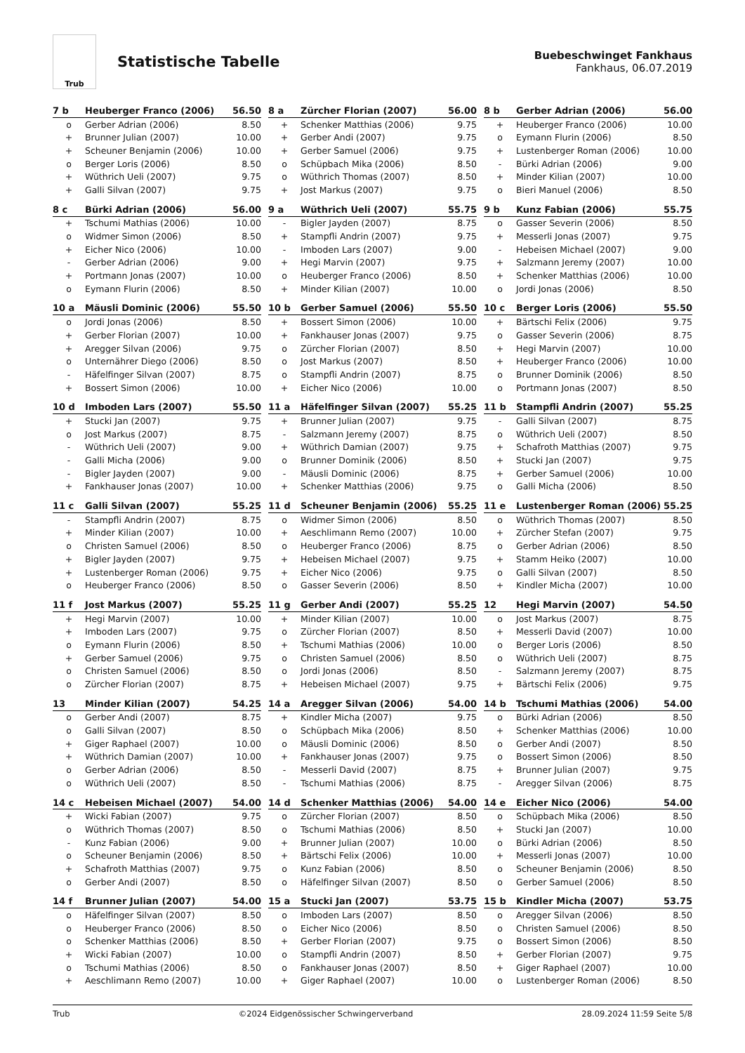Trub
Statistische Tabelle
Buebeschwinget Fankhaus
Fankhaus, 06.07.2019
| 7 b | Heuberger Franco (2006) | 56.50 |
| --- | --- | --- |
| o | Gerber Adrian (2006) | 8.50 |
| + | Brunner Julian (2007) | 10.00 |
| + | Scheuner Benjamin (2006) | 10.00 |
| o | Berger Loris (2006) | 8.50 |
| + | Wüthrich Ueli (2007) | 9.75 |
| + | Galli Silvan (2007) | 9.75 |
| 8 a | Zürcher Florian (2007) | 56.00 |
| --- | --- | --- |
| + | Schenker Matthias (2006) | 9.75 |
| + | Gerber Andi (2007) | 9.75 |
| + | Gerber Samuel (2006) | 9.75 |
| o | Schüpbach Mika (2006) | 8.50 |
| o | Wüthrich Thomas (2007) | 8.50 |
| + | Jost Markus (2007) | 9.75 |
| 8 b | Gerber Adrian (2006) | 56.00 |
| --- | --- | --- |
| + | Heuberger Franco (2006) | 10.00 |
| o | Eymann Flurin (2006) | 8.50 |
| + | Lustenberger Roman (2006) | 10.00 |
| - | Bürki Adrian (2006) | 9.00 |
| + | Minder Kilian (2007) | 10.00 |
| o | Bieri Manuel (2006) | 8.50 |
| 8 c | Bürki Adrian (2006) | 56.00 |
| --- | --- | --- |
| + | Tschumi Mathias (2006) | 10.00 |
| o | Widmer Simon (2006) | 8.50 |
| + | Eicher Nico (2006) | 10.00 |
| - | Gerber Adrian (2006) | 9.00 |
| + | Portmann Jonas (2007) | 10.00 |
| o | Eymann Flurin (2006) | 8.50 |
| 9 a | Wüthrich Ueli (2007) | 55.75 |
| --- | --- | --- |
| - | Bigler Jayden (2007) | 8.75 |
| + | Stampfli Andrin (2007) | 9.75 |
| - | Imboden Lars (2007) | 9.00 |
| + | Hegi Marvin (2007) | 9.75 |
| o | Heuberger Franco (2006) | 8.50 |
| + | Minder Kilian (2007) | 10.00 |
| 9 b | Kunz Fabian (2006) | 55.75 |
| --- | --- | --- |
| o | Gasser Severin (2006) | 8.50 |
| + | Messerli Jonas (2007) | 9.75 |
| - | Hebeisen Michael (2007) | 9.00 |
| + | Salzmann Jeremy (2007) | 10.00 |
| + | Schenker Matthias (2006) | 10.00 |
| o | Jordi Jonas (2006) | 8.50 |
| 10 a | Mäusli Dominic (2006) | 55.50 |
| --- | --- | --- |
| o | Jordi Jonas (2006) | 8.50 |
| + | Gerber Florian (2007) | 10.00 |
| + | Aregger Silvan (2006) | 9.75 |
| o | Unternährer Diego (2006) | 8.50 |
| - | Häfelfinger Silvan (2007) | 8.75 |
| + | Bossert Simon (2006) | 10.00 |
| 10 b | Gerber Samuel (2006) | 55.50 |
| --- | --- | --- |
| + | Bossert Simon (2006) | 10.00 |
| + | Fankhauser Jonas (2007) | 9.75 |
| o | Zürcher Florian (2007) | 8.50 |
| o | Jost Markus (2007) | 8.50 |
| o | Stampfli Andrin (2007) | 8.75 |
| + | Eicher Nico (2006) | 10.00 |
| 10 c | Berger Loris (2006) | 55.50 |
| --- | --- | --- |
| + | Bärtschi Felix (2006) | 9.75 |
| o | Gasser Severin (2006) | 8.75 |
| + | Hegi Marvin (2007) | 10.00 |
| + | Heuberger Franco (2006) | 10.00 |
| o | Brunner Dominik (2006) | 8.50 |
| o | Portmann Jonas (2007) | 8.50 |
| 10 d | Imboden Lars (2007) | 55.50 |
| --- | --- | --- |
| + | Stucki Jan (2007) | 9.75 |
| o | Jost Markus (2007) | 8.75 |
| - | Wüthrich Ueli (2007) | 9.00 |
| - | Galli Micha (2006) | 9.00 |
| - | Bigler Jayden (2007) | 9.00 |
| + | Fankhauser Jonas (2007) | 10.00 |
| 11 a | Häfelfinger Silvan (2007) | 55.25 |
| --- | --- | --- |
| + | Brunner Julian (2007) | 9.75 |
| - | Salzmann Jeremy (2007) | 8.75 |
| + | Wüthrich Damian (2007) | 9.75 |
| o | Brunner Dominik (2006) | 8.50 |
| - | Mäusli Dominic (2006) | 8.75 |
| + | Schenker Matthias (2006) | 9.75 |
| 11 b | Stampfli Andrin (2007) | 55.25 |
| --- | --- | --- |
| - | Galli Silvan (2007) | 8.75 |
| o | Wüthrich Ueli (2007) | 8.50 |
| + | Schafroth Matthias (2007) | 9.75 |
| + | Stucki Jan (2007) | 9.75 |
| + | Gerber Samuel (2006) | 10.00 |
| o | Galli Micha (2006) | 8.50 |
| 11 c | Galli Silvan (2007) | 55.25 |
| --- | --- | --- |
| - | Stampfli Andrin (2007) | 8.75 |
| + | Minder Kilian (2007) | 10.00 |
| o | Christen Samuel (2006) | 8.50 |
| + | Bigler Jayden (2007) | 9.75 |
| + | Lustenberger Roman (2006) | 9.75 |
| o | Heuberger Franco (2006) | 8.50 |
| 11 d | Scheuner Benjamin (2006) | 55.25 |
| --- | --- | --- |
| o | Widmer Simon (2006) | 8.50 |
| + | Aeschlimann Remo (2007) | 10.00 |
| o | Heuberger Franco (2006) | 8.75 |
| + | Hebeisen Michael (2007) | 9.75 |
| + | Eicher Nico (2006) | 9.75 |
| o | Gasser Severin (2006) | 8.50 |
| 11 e | Lustenberger Roman (2006) | 55.25 |
| --- | --- | --- |
| o | Wüthrich Thomas (2007) | 8.50 |
| + | Zürcher Stefan (2007) | 9.75 |
| o | Gerber Adrian (2006) | 8.50 |
| + | Stamm Heiko (2007) | 10.00 |
| o | Galli Silvan (2007) | 8.50 |
| + | Kindler Micha (2007) | 10.00 |
| 11 f | Jost Markus (2007) | 55.25 |
| --- | --- | --- |
| + | Hegi Marvin (2007) | 10.00 |
| + | Imboden Lars (2007) | 9.75 |
| o | Eymann Flurin (2006) | 8.50 |
| + | Gerber Samuel (2006) | 9.75 |
| o | Christen Samuel (2006) | 8.50 |
| o | Zürcher Florian (2007) | 8.75 |
| 11 g | Gerber Andi (2007) | 55.25 |
| --- | --- | --- |
| + | Minder Kilian (2007) | 10.00 |
| o | Zürcher Florian (2007) | 8.50 |
| + | Tschumi Mathias (2006) | 10.00 |
| o | Christen Samuel (2006) | 8.50 |
| o | Jordi Jonas (2006) | 8.50 |
| + | Hebeisen Michael (2007) | 9.75 |
| 12 | Hegi Marvin (2007) | 54.50 |
| --- | --- | --- |
| o | Jost Markus (2007) | 8.75 |
| + | Messerli David (2007) | 10.00 |
| o | Berger Loris (2006) | 8.50 |
| o | Wüthrich Ueli (2007) | 8.75 |
| - | Salzmann Jeremy (2007) | 8.75 |
| + | Bärtschi Felix (2006) | 9.75 |
| 13 | Minder Kilian (2007) | 54.25 |
| --- | --- | --- |
| o | Gerber Andi (2007) | 8.75 |
| o | Galli Silvan (2007) | 8.50 |
| + | Giger Raphael (2007) | 10.00 |
| + | Wüthrich Damian (2007) | 10.00 |
| o | Gerber Adrian (2006) | 8.50 |
| o | Wüthrich Ueli (2007) | 8.50 |
| 14 a | Aregger Silvan (2006) | 54.00 |
| --- | --- | --- |
| + | Kindler Micha (2007) | 9.75 |
| o | Schüpbach Mika (2006) | 8.50 |
| o | Mäusli Dominic (2006) | 8.50 |
| + | Fankhauser Jonas (2007) | 9.75 |
| - | Messerli David (2007) | 8.75 |
| - | Tschumi Mathias (2006) | 8.75 |
| 14 b | Tschumi Mathias (2006) | 54.00 |
| --- | --- | --- |
| o | Bürki Adrian (2006) | 8.50 |
| + | Schenker Matthias (2006) | 10.00 |
| o | Gerber Andi (2007) | 8.50 |
| o | Bossert Simon (2006) | 8.50 |
| + | Brunner Julian (2007) | 9.75 |
| - | Aregger Silvan (2006) | 8.75 |
| 14 c | Hebeisen Michael (2007) | 54.00 |
| --- | --- | --- |
| + | Wicki Fabian (2007) | 9.75 |
| o | Wüthrich Thomas (2007) | 8.50 |
| - | Kunz Fabian (2006) | 9.00 |
| o | Scheuner Benjamin (2006) | 8.50 |
| + | Schafroth Matthias (2007) | 9.75 |
| o | Gerber Andi (2007) | 8.50 |
| 14 d | Schenker Matthias (2006) | 54.00 |
| --- | --- | --- |
| o | Zürcher Florian (2007) | 8.50 |
| o | Tschumi Mathias (2006) | 8.50 |
| + | Brunner Julian (2007) | 10.00 |
| + | Bärtschi Felix (2006) | 10.00 |
| o | Kunz Fabian (2006) | 8.50 |
| o | Häfelfinger Silvan (2007) | 8.50 |
| 14 e | Eicher Nico (2006) | 54.00 |
| --- | --- | --- |
| o | Schüpbach Mika (2006) | 8.50 |
| + | Stucki Jan (2007) | 10.00 |
| o | Bürki Adrian (2006) | 8.50 |
| + | Messerli Jonas (2007) | 10.00 |
| o | Scheuner Benjamin (2006) | 8.50 |
| o | Gerber Samuel (2006) | 8.50 |
| 14 f | Brunner Julian (2007) | 54.00 |
| --- | --- | --- |
| o | Häfelfinger Silvan (2007) | 8.50 |
| o | Heuberger Franco (2006) | 8.50 |
| o | Schenker Matthias (2006) | 8.50 |
| + | Wicki Fabian (2007) | 10.00 |
| o | Tschumi Mathias (2006) | 8.50 |
| + | Aeschlimann Remo (2007) | 10.00 |
| 15 a | Stucki Jan (2007) | 53.75 |
| --- | --- | --- |
| o | Imboden Lars (2007) | 8.50 |
| o | Eicher Nico (2006) | 8.50 |
| + | Gerber Florian (2007) | 9.75 |
| o | Stampfli Andrin (2007) | 8.50 |
| o | Fankhauser Jonas (2007) | 8.50 |
| + | Giger Raphael (2007) | 10.00 |
| 15 b | Kindler Micha (2007) | 53.75 |
| --- | --- | --- |
| o | Aregger Silvan (2006) | 8.50 |
| o | Christen Samuel (2006) | 8.50 |
| o | Bossert Simon (2006) | 8.50 |
| + | Gerber Florian (2007) | 9.75 |
| + | Giger Raphael (2007) | 10.00 |
| o | Lustenberger Roman (2006) | 8.50 |
Trub ©2024 Eidgenössischer Schwingerverband 28.09.2024 11:59 Seite 5/8